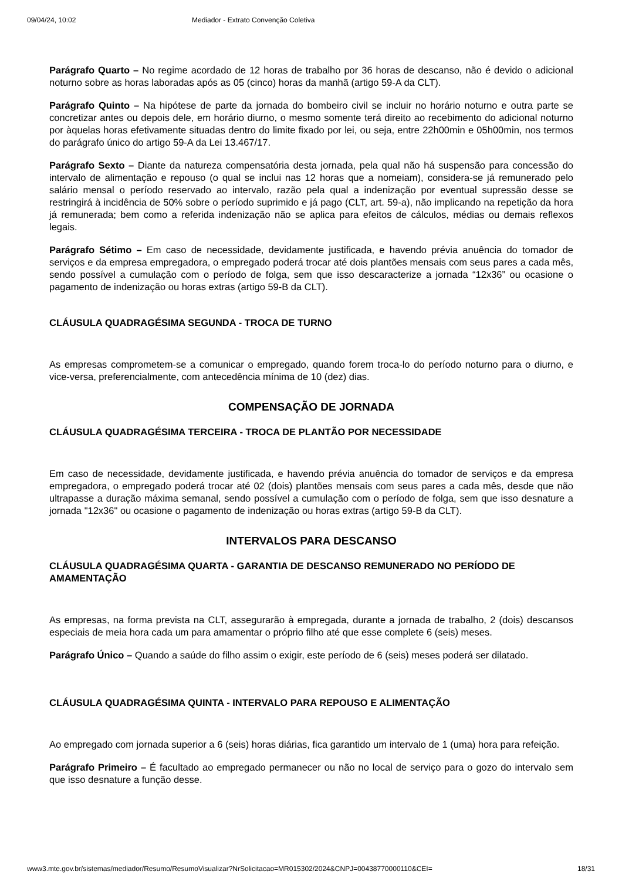09/04/24, 10:02 Mediador - Extrato Convenção Coletiva
Parágrafo Quarto – No regime acordado de 12 horas de trabalho por 36 horas de descanso, não é devido o adicional noturno sobre as horas laboradas após as 05 (cinco) horas da manhã (artigo 59-A da CLT).
Parágrafo Quinto – Na hipótese de parte da jornada do bombeiro civil se incluir no horário noturno e outra parte se concretizar antes ou depois dele, em horário diurno, o mesmo somente terá direito ao recebimento do adicional noturno por àquelas horas efetivamente situadas dentro do limite fixado por lei, ou seja, entre 22h00min e 05h00min, nos termos do parágrafo único do artigo 59-A da Lei 13.467/17.
Parágrafo Sexto – Diante da natureza compensatória desta jornada, pela qual não há suspensão para concessão do intervalo de alimentação e repouso (o qual se inclui nas 12 horas que a nomeiam), considera-se já remunerado pelo salário mensal o período reservado ao intervalo, razão pela qual a indenização por eventual supressão desse se restringirá à incidência de 50% sobre o período suprimido e já pago (CLT, art. 59-a), não implicando na repetição da hora já remunerada; bem como a referida indenização não se aplica para efeitos de cálculos, médias ou demais reflexos legais.
Parágrafo Sétimo – Em caso de necessidade, devidamente justificada, e havendo prévia anuência do tomador de serviços e da empresa empregadora, o empregado poderá trocar até dois plantões mensais com seus pares a cada mês, sendo possível a cumulação com o período de folga, sem que isso descaracterize a jornada “12x36” ou ocasione o pagamento de indenização ou horas extras (artigo 59-B da CLT).
CLÁUSULA QUADRAGÉSIMA SEGUNDA - TROCA DE TURNO
As empresas comprometem-se a comunicar o empregado, quando forem troca-lo do período noturno para o diurno, e vice-versa, preferencialmente, com antecedência mínima de 10 (dez) dias.
COMPENSAÇÃO DE JORNADA
CLÁUSULA QUADRAGÉSIMA TERCEIRA - TROCA DE PLANTÃO POR NECESSIDADE
Em caso de necessidade, devidamente justificada, e havendo prévia anuência do tomador de serviços e da empresa empregadora, o empregado poderá trocar até 02 (dois) plantões mensais com seus pares a cada mês, desde que não ultrapasse a duração máxima semanal, sendo possível a cumulação com o período de folga, sem que isso desnature a jornada "12x36" ou ocasione o pagamento de indenização ou horas extras (artigo 59-B da CLT).
INTERVALOS PARA DESCANSO
CLÁUSULA QUADRAGÉSIMA QUARTA - GARANTIA DE DESCANSO REMUNERADO NO PERÍODO DE AMAMENTAÇÃO
As empresas, na forma prevista na CLT, assegurarão à empregada, durante a jornada de trabalho, 2 (dois) descansos especiais de meia hora cada um para amamentar o próprio filho até que esse complete 6 (seis) meses.
Parágrafo Único – Quando a saúde do filho assim o exigir, este período de 6 (seis) meses poderá ser dilatado.
CLÁUSULA QUADRAGÉSIMA QUINTA - INTERVALO PARA REPOUSO E ALIMENTAÇÃO
Ao empregado com jornada superior a 6 (seis) horas diárias, fica garantido um intervalo de 1 (uma) hora para refeição.
Parágrafo Primeiro – É facultado ao empregado permanecer ou não no local de serviço para o gozo do intervalo sem que isso desnature a função desse.
www3.mte.gov.br/sistemas/mediador/Resumo/ResumoVisualizar?NrSolicitacao=MR015302/2024&CNPJ=00438770000110&CEI= 18/31